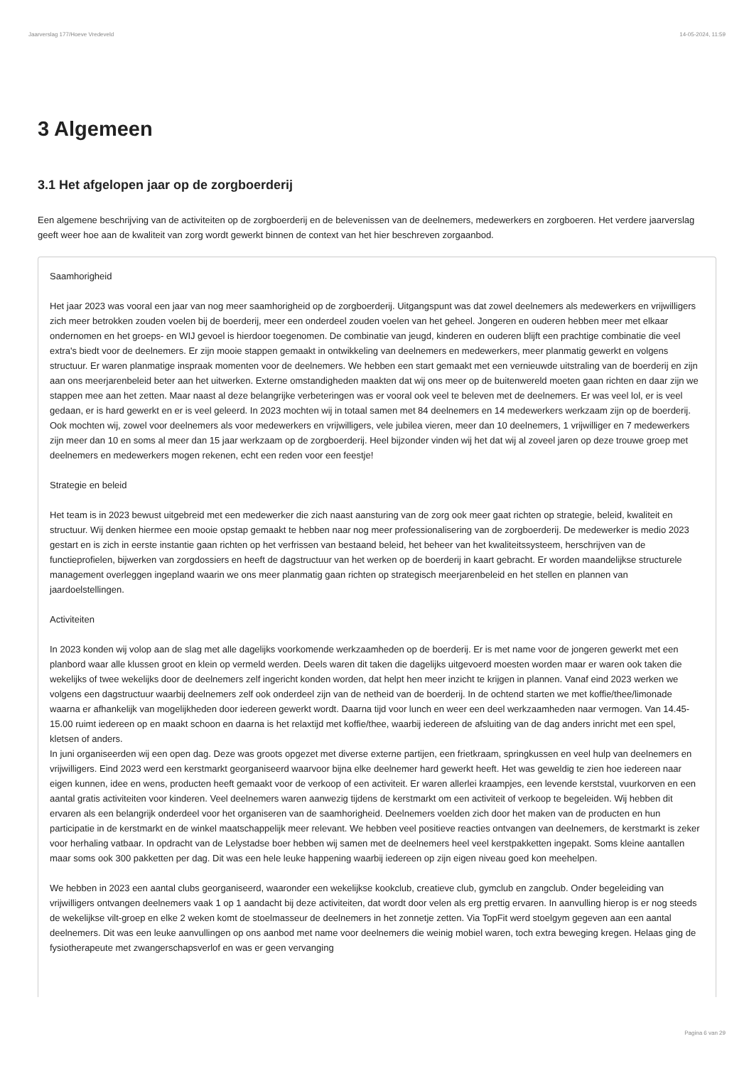Jaarverslag 177/Hoeve Vredeveld 14-05-2024, 11:59
3 Algemeen
3.1 Het afgelopen jaar op de zorgboerderij
Een algemene beschrijving van de activiteiten op de zorgboerderij en de belevenissen van de deelnemers, medewerkers en zorgboeren. Het verdere jaarverslag geeft weer hoe aan de kwaliteit van zorg wordt gewerkt binnen de context van het hier beschreven zorgaanbod.
Saamhorigheid
Het jaar 2023 was vooral een jaar van nog meer saamhorigheid op de zorgboerderij. Uitgangspunt was dat zowel deelnemers als medewerkers en vrijwilligers zich meer betrokken zouden voelen bij de boerderij, meer een onderdeel zouden voelen van het geheel. Jongeren en ouderen hebben meer met elkaar ondernomen en het groeps- en WIJ gevoel is hierdoor toegenomen. De combinatie van jeugd, kinderen en ouderen blijft een prachtige combinatie die veel extra's biedt voor de deelnemers. Er zijn mooie stappen gemaakt in ontwikkeling van deelnemers en medewerkers, meer planmatig gewerkt en volgens structuur. Er waren planmatige inspraak momenten voor de deelnemers. We hebben een start gemaakt met een vernieuwde uitstraling van de boerderij en zijn aan ons meerjarenbeleid beter aan het uitwerken. Externe omstandigheden maakten dat wij ons meer op de buitenwereld moeten gaan richten en daar zijn we stappen mee aan het zetten. Maar naast al deze belangrijke verbeteringen was er vooral ook veel te beleven met de deelnemers. Er was veel lol, er is veel gedaan, er is hard gewerkt en er is veel geleerd. In 2023 mochten wij in totaal samen met 84 deelnemers en 14 medewerkers werkzaam zijn op de boerderij. Ook mochten wij, zowel voor deelnemers als voor medewerkers en vrijwilligers, vele jubilea vieren, meer dan 10 deelnemers, 1 vrijwilliger en 7 medewerkers zijn meer dan 10 en soms al meer dan 15 jaar werkzaam op de zorgboerderij. Heel bijzonder vinden wij het dat wij al zoveel jaren op deze trouwe groep met deelnemers en medewerkers mogen rekenen, echt een reden voor een feestje!
Strategie en beleid
Het team is in 2023 bewust uitgebreid met een medewerker die zich naast aansturing van de zorg ook meer gaat richten op strategie, beleid, kwaliteit en structuur. Wij denken hiermee een mooie opstap gemaakt te hebben naar nog meer professionalisering van de zorgboerderij. De medewerker is medio 2023 gestart en is zich in eerste instantie gaan richten op het verfrissen van bestaand beleid, het beheer van het kwaliteitssysteem, herschrijven van de functieprofielen, bijwerken van zorgdossiers en heeft de dagstructuur van het werken op de boerderij in kaart gebracht. Er worden maandelijkse structurele management overleggen ingepland waarin we ons meer planmatig gaan richten op strategisch meerjarenbeleid en het stellen en plannen van jaardoelstellingen.
Activiteiten
In 2023 konden wij volop aan de slag met alle dagelijks voorkomende werkzaamheden op de boerderij. Er is met name voor de jongeren gewerkt met een planbord waar alle klussen groot en klein op vermeld werden. Deels waren dit taken die dagelijks uitgevoerd moesten worden maar er waren ook taken die wekelijks of twee wekelijks door de deelnemers zelf ingericht konden worden, dat helpt hen meer inzicht te krijgen in plannen. Vanaf eind 2023 werken we volgens een dagstructuur waarbij deelnemers zelf ook onderdeel zijn van de netheid van de boerderij. In de ochtend starten we met koffie/thee/limonade waarna er afhankelijk van mogelijkheden door iedereen gewerkt wordt. Daarna tijd voor lunch en weer een deel werkzaamheden naar vermogen. Van 14.45-15.00 ruimt iedereen op en maakt schoon en daarna is het relaxtijd met koffie/thee, waarbij iedereen de afsluiting van de dag anders inricht met een spel, kletsen of anders.
In juni organiseerden wij een open dag. Deze was groots opgezet met diverse externe partijen, een frietkraam, springkussen en veel hulp van deelnemers en vrijwilligers. Eind 2023 werd een kerstmarkt georganiseerd waarvoor bijna elke deelnemer hard gewerkt heeft. Het was geweldig te zien hoe iedereen naar eigen kunnen, idee en wens, producten heeft gemaakt voor de verkoop of een activiteit. Er waren allerlei kraampjes, een levende kerststal, vuurkorven en een aantal gratis activiteiten voor kinderen. Veel deelnemers waren aanwezig tijdens de kerstmarkt om een activiteit of verkoop te begeleiden. Wij hebben dit ervaren als een belangrijk onderdeel voor het organiseren van de saamhorigheid. Deelnemers voelden zich door het maken van de producten en hun participatie in de kerstmarkt en de winkel maatschappelijk meer relevant. We hebben veel positieve reacties ontvangen van deelnemers, de kerstmarkt is zeker voor herhaling vatbaar. In opdracht van de Lelystadse boer hebben wij samen met de deelnemers heel veel kerstpakketten ingepakt. Soms kleine aantallen maar soms ook 300 pakketten per dag. Dit was een hele leuke happening waarbij iedereen op zijn eigen niveau goed kon meehelpen.
We hebben in 2023 een aantal clubs georganiseerd, waaronder een wekelijkse kookclub, creatieve club, gymclub en zangclub. Onder begeleiding van vrijwilligers ontvangen deelnemers vaak 1 op 1 aandacht bij deze activiteiten, dat wordt door velen als erg prettig ervaren. In aanvulling hierop is er nog steeds de wekelijkse vilt-groep en elke 2 weken komt de stoelmasseur de deelnemers in het zonnetje zetten. Via TopFit werd stoelgym gegeven aan een aantal deelnemers. Dit was een leuke aanvullingen op ons aanbod met name voor deelnemers die weinig mobiel waren, toch extra beweging kregen. Helaas ging de fysiotherapeute met zwangerschapsverlof en was er geen vervanging
Pagina 6 van 29